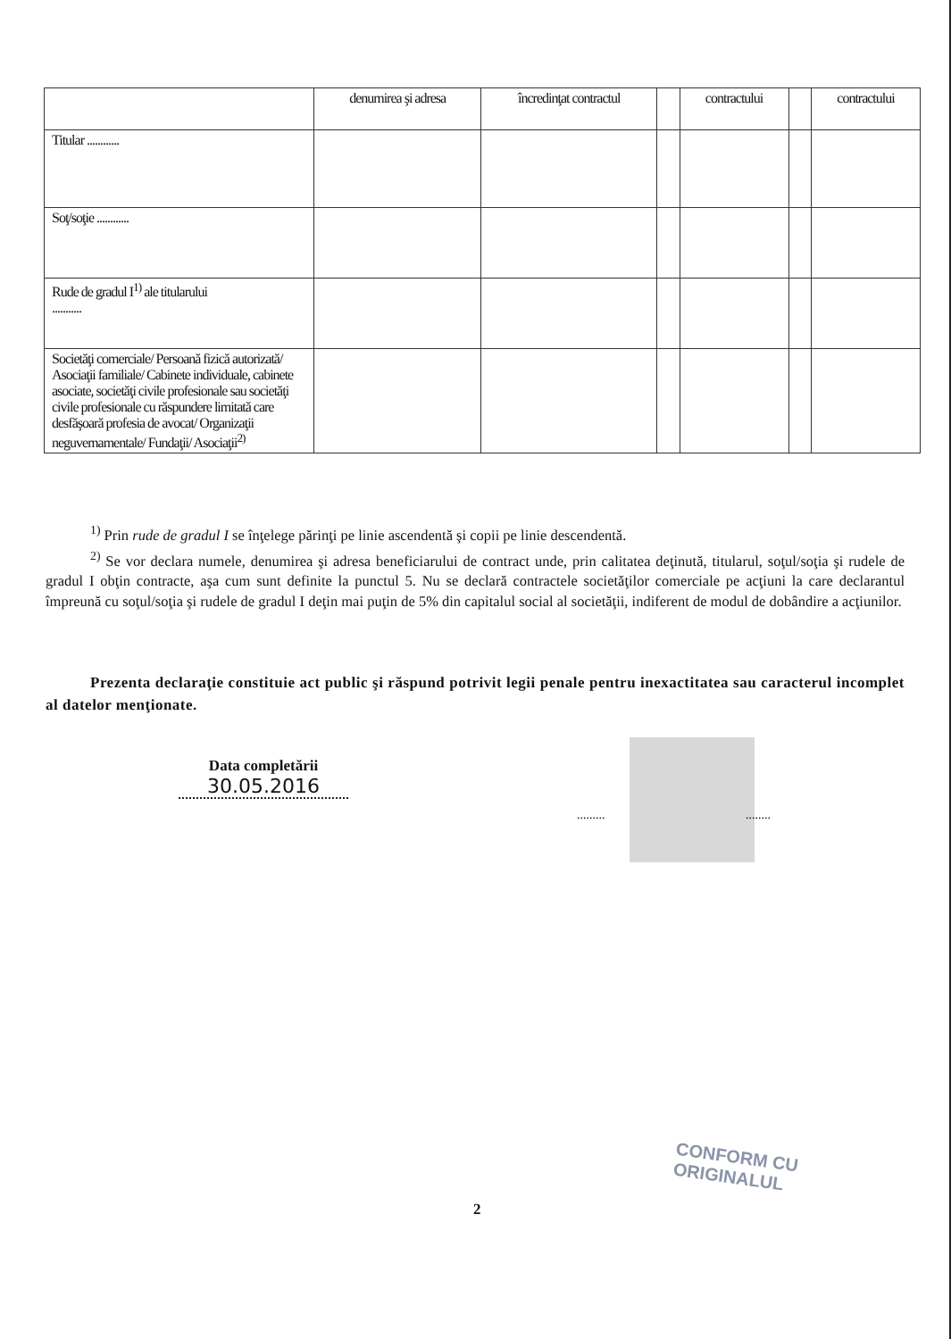| | denumirea şi adresa | încredinţat contractul | | contractului | | contractului |
| Titular ............ | | | | | | |
| Soţ/soţie ............ | | | | | | |
| Rude de gradul I<sup>1)</sup> ale titularului ........... | | | | | | |
| Societăţi comerciale/ Persoană fizică autorizată/ Asociaţii familiale/ Cabinete individuale, cabinete asociate, societăţi civile profesionale sau societăţi civile profesionale cu răspundere limitată care desfăşoară profesia de avocat/ Organizaţii neguvernamentale/ Fundaţii/ Asociaţii<sup>2)</sup> | | | | | | |
<sup>1)</sup> Prin rude de gradul I se înţelege părinţi pe linie ascendentă şi copii pe linie descendentă.
<sup>2)</sup> Se vor declara numele, denumirea şi adresa beneficiarului de contract unde, prin calitatea deţinută, titularul, soţul/soţia şi rudele de gradul I obţin contracte, aşa cum sunt definite la punctul 5. Nu se declară contractele societăţilor comerciale pe acţiuni la care declarantul împreună cu soţul/soţia şi rudele de gradul I deţin mai puţin de 5% din capitalul social al societăţii, indiferent de modul de dobândire a acţiunilor.
Prezenta declaraţie constituie act public şi răspund potrivit legii penale pentru inexactitatea sau caracterul incomplet al datelor menţionate.
Data completării
30.05.2016
......... ........
CONFORM CU
ORIGINALUL
2